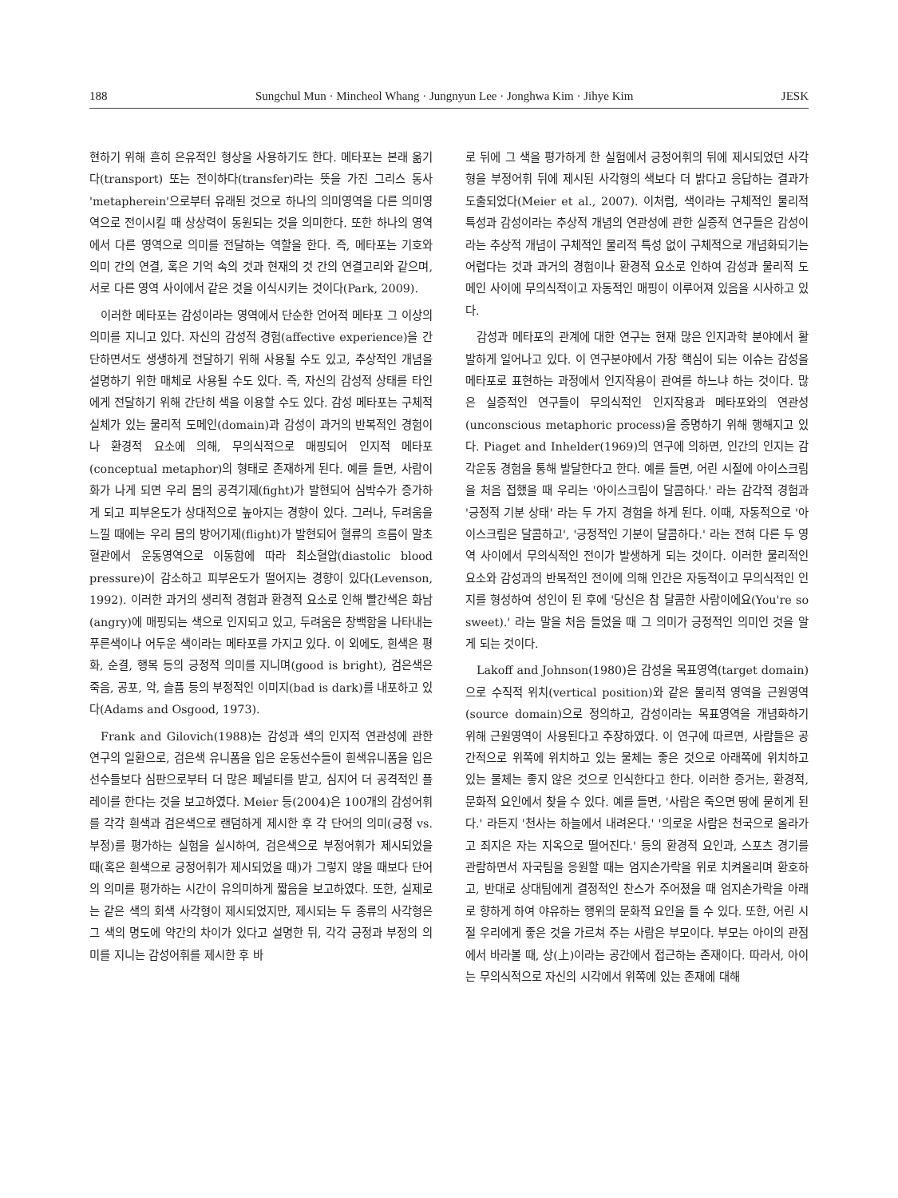188 Sungchul Mun · Mincheol Whang · Jungnyun Lee · Jonghwa Kim · Jihye Kim JESK
현하기 위해 흔히 은유적인 형상을 사용하기도 한다. 메타포는 본래 옮기다(transport) 또는 전이하다(transfer)라는 뜻을 가진 그리스 동사 'metapherein'으로부터 유래된 것으로 하나의 의미영역을 다른 의미영역으로 전이시킬 때 상상력이 동원되는 것을 의미한다. 또한 하나의 영역에서 다른 영역으로 의미를 전달하는 역할을 한다. 즉, 메타포는 기호와 의미 간의 연결, 혹은 기억 속의 것과 현재의 것 간의 연결고리와 같으며, 서로 다른 영역 사이에서 같은 것을 이식시키는 것이다(Park, 2009).
이러한 메타포는 감성이라는 영역에서 단순한 언어적 메타포 그 이상의 의미를 지니고 있다. 자신의 감성적 경험(affective experience)을 간단하면서도 생생하게 전달하기 위해 사용될 수도 있고, 추상적인 개념을 설명하기 위한 매체로 사용될 수도 있다. 즉, 자신의 감성적 상태를 타인에게 전달하기 위해 간단히 색을 이용할 수도 있다. 감성 메타포는 구체적 실체가 있는 물리적 도메인(domain)과 감성이 과거의 반복적인 경험이나 환경적 요소에 의해, 무의식적으로 매핑되어 인지적 메타포(conceptual metaphor)의 형태로 존재하게 된다. 예를 들면, 사람이 화가 나게 되면 우리 몸의 공격기제(fight)가 발현되어 심박수가 증가하게 되고 피부온도가 상대적으로 높아지는 경향이 있다. 그러나, 두려움을 느낄 때에는 우리 몸의 방어기제(flight)가 발현되어 혈류의 흐름이 말초혈관에서 운동영역으로 이동함에 따라 최소혈압(diastolic blood pressure)이 감소하고 피부온도가 떨어지는 경향이 있다(Levenson, 1992). 이러한 과거의 생리적 경험과 환경적 요소로 인해 빨간색은 화남(angry)에 매핑되는 색으로 인지되고 있고, 두려움은 창백함을 나타내는 푸른색이나 어두운 색이라는 메타포를 가지고 있다. 이 외에도, 흰색은 평화, 순결, 행복 등의 긍정적 의미를 지니며(good is bright), 검은색은 죽음, 공포, 악, 슬픔 등의 부정적인 이미지(bad is dark)를 내포하고 있다(Adams and Osgood, 1973).
Frank and Gilovich(1988)는 감성과 색의 인지적 연관성에 관한 연구의 일환으로, 검은색 유니폼을 입은 운동선수들이 흰색유니폼을 입은 선수들보다 심판으로부터 더 많은 페널티를 받고, 심지어 더 공격적인 플레이를 한다는 것을 보고하였다. Meier 등(2004)은 100개의 감성어휘를 각각 흰색과 검은색으로 랜덤하게 제시한 후 각 단어의 의미(긍정 vs. 부정)를 평가하는 실험을 실시하여, 검은색으로 부정어휘가 제시되었을 때(혹은 흰색으로 긍정어휘가 제시되었을 때)가 그렇지 않을 때보다 단어의 의미를 평가하는 시간이 유의미하게 짧음을 보고하였다. 또한, 실제로는 같은 색의 회색 사각형이 제시되었지만, 제시되는 두 종류의 사각형은 그 색의 명도에 약간의 차이가 있다고 설명한 뒤, 각각 긍정과 부정의 의미를 지니는 감성어휘를 제시한 후 바
로 뒤에 그 색을 평가하게 한 실험에서 긍정어휘의 뒤에 제시되었던 사각형을 부정어휘 뒤에 제시된 사각형의 색보다 더 밝다고 응답하는 결과가 도출되었다(Meier et al., 2007). 이처럼, 색이라는 구체적인 물리적 특성과 감성이라는 추상적 개념의 연관성에 관한 실증적 연구들은 감성이라는 추상적 개념이 구체적인 물리적 특성 없이 구체적으로 개념화되기는 어렵다는 것과 과거의 경험이나 환경적 요소로 인하여 감성과 물리적 도메인 사이에 무의식적이고 자동적인 매핑이 이루어져 있음을 시사하고 있다.
감성과 메타포의 관계에 대한 연구는 현재 많은 인지과학 분야에서 활발하게 일어나고 있다. 이 연구분야에서 가장 핵심이 되는 이슈는 감성을 메타포로 표현하는 과정에서 인지작용이 관여를 하느냐 하는 것이다. 많은 실증적인 연구들이 무의식적인 인지작용과 메타포와의 연관성(unconscious metaphoric process)을 증명하기 위해 행해지고 있다. Piaget and Inhelder(1969)의 연구에 의하면, 인간의 인지는 감각운동 경험을 통해 발달한다고 한다. 예를 들면, 어린 시절에 아이스크림을 처음 접했을 때 우리는 '아이스크림이 달콤하다.' 라는 감각적 경험과 '긍정적 기분 상태' 라는 두 가지 경험을 하게 된다. 이때, 자동적으로 '아이스크림은 달콤하고', '긍정적인 기분이 달콤하다.' 라는 전혀 다른 두 영역 사이에서 무의식적인 전이가 발생하게 되는 것이다. 이러한 물리적인 요소와 감성과의 반복적인 전이에 의해 인간은 자동적이고 무의식적인 인지를 형성하여 성인이 된 후에 '당신은 참 달콤한 사람이에요(You're so sweet).' 라는 말을 처음 들었을 때 그 의미가 긍정적인 의미인 것을 알게 되는 것이다.
Lakoff and Johnson(1980)은 감성을 목표영역(target domain)으로 수직적 위치(vertical position)와 같은 물리적 영역을 근원영역(source domain)으로 정의하고, 감성이라는 목표영역을 개념화하기 위해 근원영역이 사용된다고 주장하였다. 이 연구에 따르면, 사람들은 공간적으로 위쪽에 위치하고 있는 물체는 좋은 것으로 아래쪽에 위치하고 있는 물체는 좋지 않은 것으로 인식한다고 한다. 이러한 증거는, 환경적, 문화적 요인에서 찾을 수 있다. 예를 들면, '사람은 죽으면 땅에 묻히게 된다.' 라든지 '천사는 하늘에서 내려온다.' '의로운 사람은 천국으로 올라가고 죄지은 자는 지옥으로 떨어진다.' 등의 환경적 요인과, 스포츠 경기를 관람하면서 자국팀을 응원할 때는 엄지손가락을 위로 치켜올리며 환호하고, 반대로 상대팀에게 결정적인 찬스가 주어졌을 때 엄지손가락을 아래로 향하게 하여 야유하는 행위의 문화적 요인을 들 수 있다. 또한, 어린 시절 우리에게 좋은 것을 가르쳐 주는 사람은 부모이다. 부모는 아이의 관점에서 바라볼 때, 상(上)이라는 공간에서 접근하는 존재이다. 따라서, 아이는 무의식적으로 자신의 시각에서 위쪽에 있는 존재에 대해